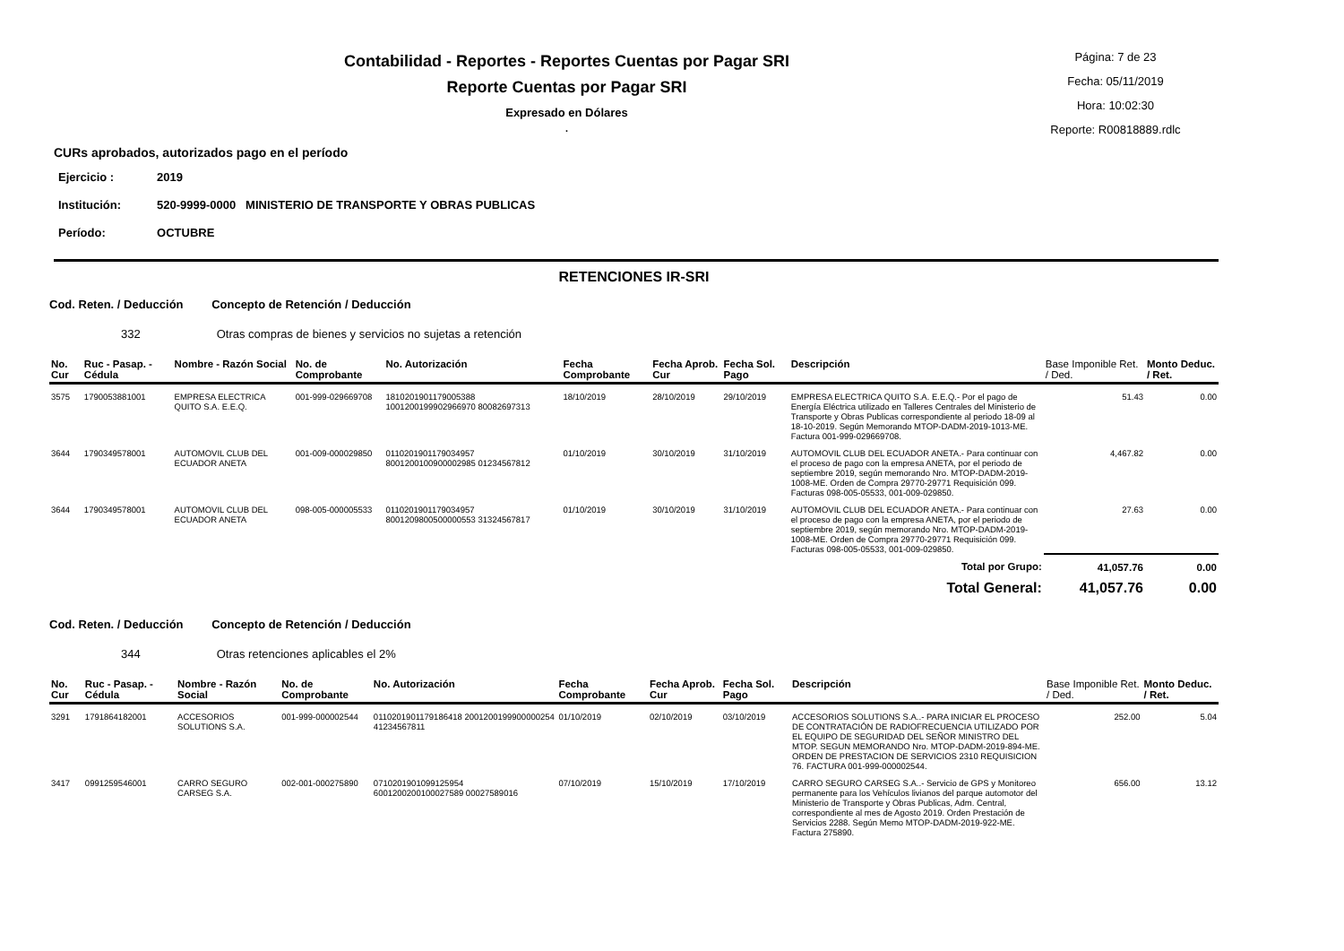Contabilidad - Reportes - Reportes Cuentas por Pagar SRI
Reporte Cuentas por Pagar SRI
Expresado en Dólares
.
Página: 7 de 23
Fecha: 05/11/2019
Hora: 10:02:30
Reporte: R00818889.rdlc
CURs aprobados, autorizados pago en el período
| Ejercicio : | 2019 |
| Institución: | 520-9999-0000 MINISTERIO DE TRANSPORTE Y OBRAS PUBLICAS |
| Período: | OCTUBRE |
RETENCIONES IR-SRI
Cod. Reten. / Deducción Concepto de Retención / Deducción
332 Otras compras de bienes y servicios no sujetas a retención
| No. Cur | Ruc - Pasap. - Cédula | Nombre - Razón Social | No. de Comprobante | No. Autorización | Fecha Comprobante | Fecha Aprob. Cur | Fecha Sol. Pago | Descripción | Base Imponible Ret. / Ded. | Monto Deduc. / Ret. |
| --- | --- | --- | --- | --- | --- | --- | --- | --- | --- | --- |
| 3575 | 1790053881001 | EMPRESA ELECTRICA QUITO S.A. E.E.Q. | 001-999-029669708 | 1810201901179005388 1001200199902966970 80082697313 | 18/10/2019 | 28/10/2019 | 29/10/2019 | EMPRESA ELECTRICA QUITO S.A. E.E.Q.- Por el pago de Energía Eléctrica utilizado en Talleres Centrales del Ministerio de Transporte y Obras Publicas correspondiente al periodo 18-09 al 18-10-2019. Según Memorando MTOP-DADM-2019-1013-ME. Factura 001-999-029669708. | 51.43 | 0.00 |
| 3644 | 1790349578001 | AUTOMOVIL CLUB DEL ECUADOR ANETA | 001-009-000029850 | 0110201901179034957 8001200100900002985 01234567812 | 01/10/2019 | 30/10/2019 | 31/10/2019 | AUTOMOVIL CLUB DEL ECUADOR ANETA.- Para continuar con el proceso de pago con la empresa ANETA, por el periodo de septiembre 2019, según memorando Nro. MTOP-DADM-2019-1008-ME. Orden de Compra 29770-29771 Requisición 099. Facturas 098-005-05533, 001-009-029850. | 4,467.82 | 0.00 |
| 3644 | 1790349578001 | AUTOMOVIL CLUB DEL ECUADOR ANETA | 098-005-000005533 | 0110201901179034957 8001209800500000553 31324567817 | 01/10/2019 | 30/10/2019 | 31/10/2019 | AUTOMOVIL CLUB DEL ECUADOR ANETA.- Para continuar con el proceso de pago con la empresa ANETA, por el periodo de septiembre 2019, según memorando Nro. MTOP-DADM-2019-1008-ME. Orden de Compra 29770-29771 Requisición 099. Facturas 098-005-05533, 001-009-029850. | 27.63 | 0.00 |
| Total por Grupo: | | | | | | | | | 41,057.76 | 0.00 |
| Total General: | | | | | | | | | 41,057.76 | 0.00 |
Cod. Reten. / Deducción Concepto de Retención / Deducción
344 Otras retenciones aplicables el 2%
| No. Cur | Ruc - Pasap. - Cédula | Nombre - Razón Social | No. de Comprobante | No. Autorización | Fecha Comprobante | Fecha Aprob. Cur | Fecha Sol. Pago | Descripción | Base Imponible Ret. / Ded. | Monto Deduc. / Ret. |
| --- | --- | --- | --- | --- | --- | --- | --- | --- | --- | --- |
| 3291 | 1791864182001 | ACCESORIOS SOLUTIONS S.A. | 001-999-000002544 | 0110201901179186418 2001200199900000254 41234567811 | 01/10/2019 | 02/10/2019 | 03/10/2019 | ACCESORIOS SOLUTIONS S.A..- PARA INICIAR EL PROCESO DE CONTRATACIÓN DE RADIOFRECUENCIA UTILIZADO POR EL EQUIPO DE SEGURIDAD DEL SEÑOR MINISTRO DEL MTOP. SEGUN MEMORANDO Nro. MTOP-DADM-2019-894-ME. ORDEN DE PRESTACION DE SERVICIOS 2310 REQUISICION 76. FACTURA 001-999-000002544. | 252.00 | 5.04 |
| 3417 | 0991259546001 | CARRO SEGURO CARSEG S.A. | 002-001-000275890 | 0710201901099125954 6001200200100027589 00027589016 | 07/10/2019 | 15/10/2019 | 17/10/2019 | CARRO SEGURO CARSEG S.A..- Servicio de GPS y Monitoreo permanente para los Vehículos livianos del parque automotor del Ministerio de Transporte y Obras Publicas, Adm. Central, correspondiente al mes de Agosto 2019. Orden Prestación de Servicios 2288. Según Memo MTOP-DADM-2019-922-ME. Factura 275890. | 656.00 | 13.12 |